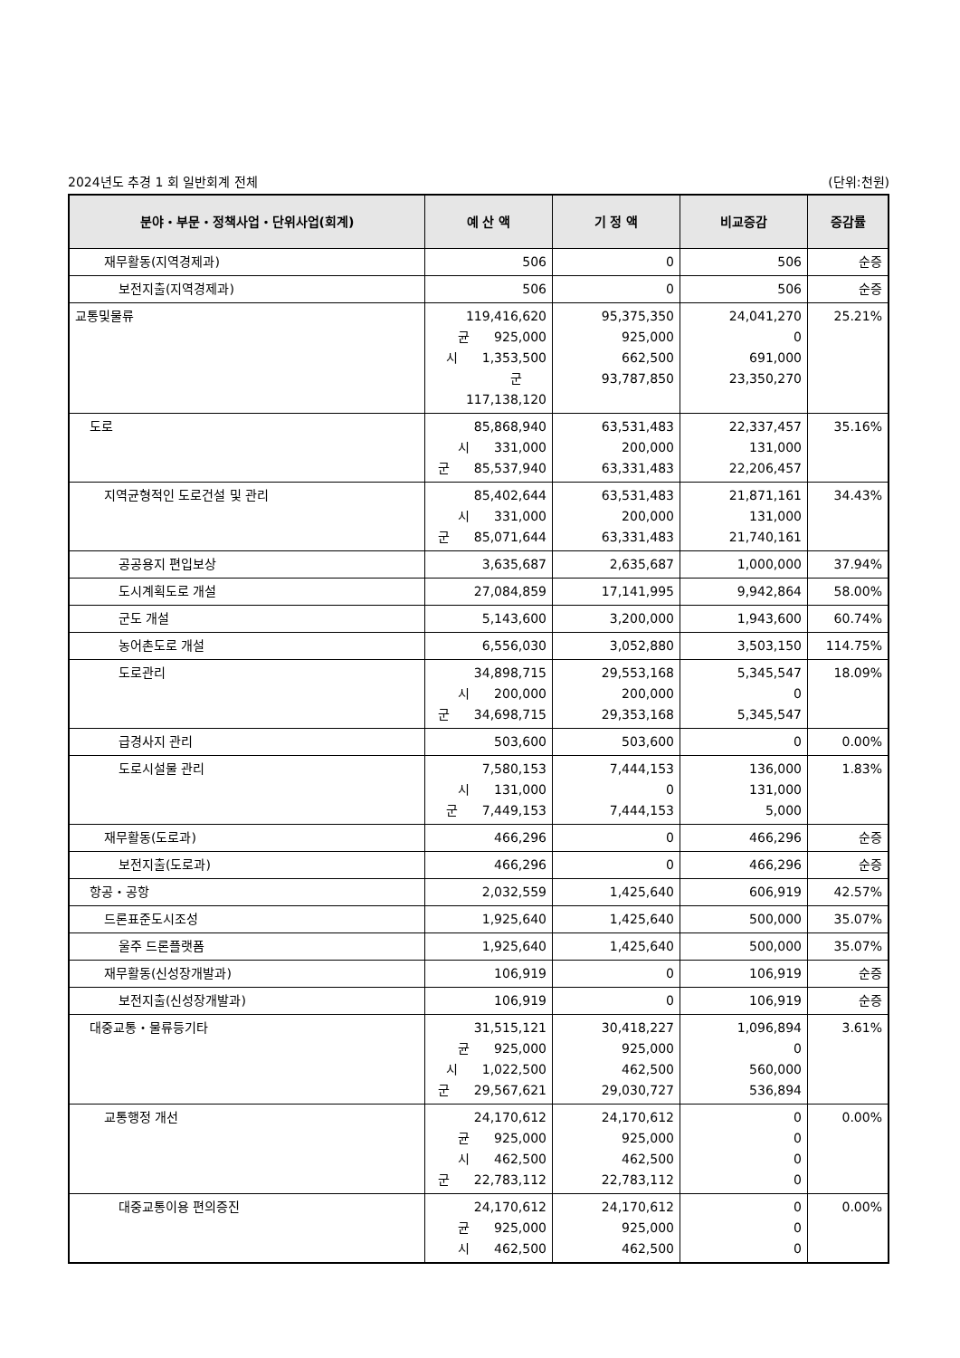2024년도 추경 1 회 일반회계 전체 (단위:천원)
| 분야・부문・정책사업・단위사업(회계) | 예 산 액 | 기 정 액 | 비교증감 | 증감률 |
| --- | --- | --- | --- | --- |
| 재무활동(지역경제과) | 506 | 0 | 506 | 순증 |
| 보전지출(지역경제과) | 506 | 0 | 506 | 순증 |
| 교통및물류 | 119,416,620 균 925,000 시 1,353,500 군 117,138,120 | 95,375,350 925,000 662,500 93,787,850 | 24,041,270 0 691,000 23,350,270 | 25.21% |
| 도로 | 85,868,940 시 331,000 군 85,537,940 | 63,531,483 200,000 63,331,483 | 22,337,457 131,000 22,206,457 | 35.16% |
| 지역균형적인 도로건설 및 관리 | 85,402,644 시 331,000 군 85,071,644 | 63,531,483 200,000 63,331,483 | 21,871,161 131,000 21,740,161 | 34.43% |
| 공공용지 편입보상 | 3,635,687 | 2,635,687 | 1,000,000 | 37.94% |
| 도시계획도로 개설 | 27,084,859 | 17,141,995 | 9,942,864 | 58.00% |
| 군도 개설 | 5,143,600 | 3,200,000 | 1,943,600 | 60.74% |
| 농어촌도로 개설 | 6,556,030 | 3,052,880 | 3,503,150 | 114.75% |
| 도로관리 | 34,898,715 시 200,000 군 34,698,715 | 29,553,168 200,000 29,353,168 | 5,345,547 0 5,345,547 | 18.09% |
| 급경사지 관리 | 503,600 | 503,600 | 0 | 0.00% |
| 도로시설물 관리 | 7,580,153 시 131,000 군 7,449,153 | 7,444,153 0 7,444,153 | 136,000 131,000 5,000 | 1.83% |
| 재무활동(도로과) | 466,296 | 0 | 466,296 | 순증 |
| 보전지출(도로과) | 466,296 | 0 | 466,296 | 순증 |
| 항공・공항 | 2,032,559 | 1,425,640 | 606,919 | 42.57% |
| 드론표준도시조성 | 1,925,640 | 1,425,640 | 500,000 | 35.07% |
| 울주 드론플랫폼 | 1,925,640 | 1,425,640 | 500,000 | 35.07% |
| 재무활동(신성장개발과) | 106,919 | 0 | 106,919 | 순증 |
| 보전지출(신성장개발과) | 106,919 | 0 | 106,919 | 순증 |
| 대중교통・물류등기타 | 31,515,121 균 925,000 시 1,022,500 군 29,567,621 | 30,418,227 925,000 462,500 29,030,727 | 1,096,894 0 560,000 536,894 | 3.61% |
| 교통행정 개선 | 24,170,612 균 925,000 시 462,500 군 22,783,112 | 24,170,612 925,000 462,500 22,783,112 | 0 0 0 0 | 0.00% |
| 대중교통이용 편의증진 | 24,170,612 균 925,000 시 462,500 | 24,170,612 925,000 462,500 | 0 0 0 | 0.00% |